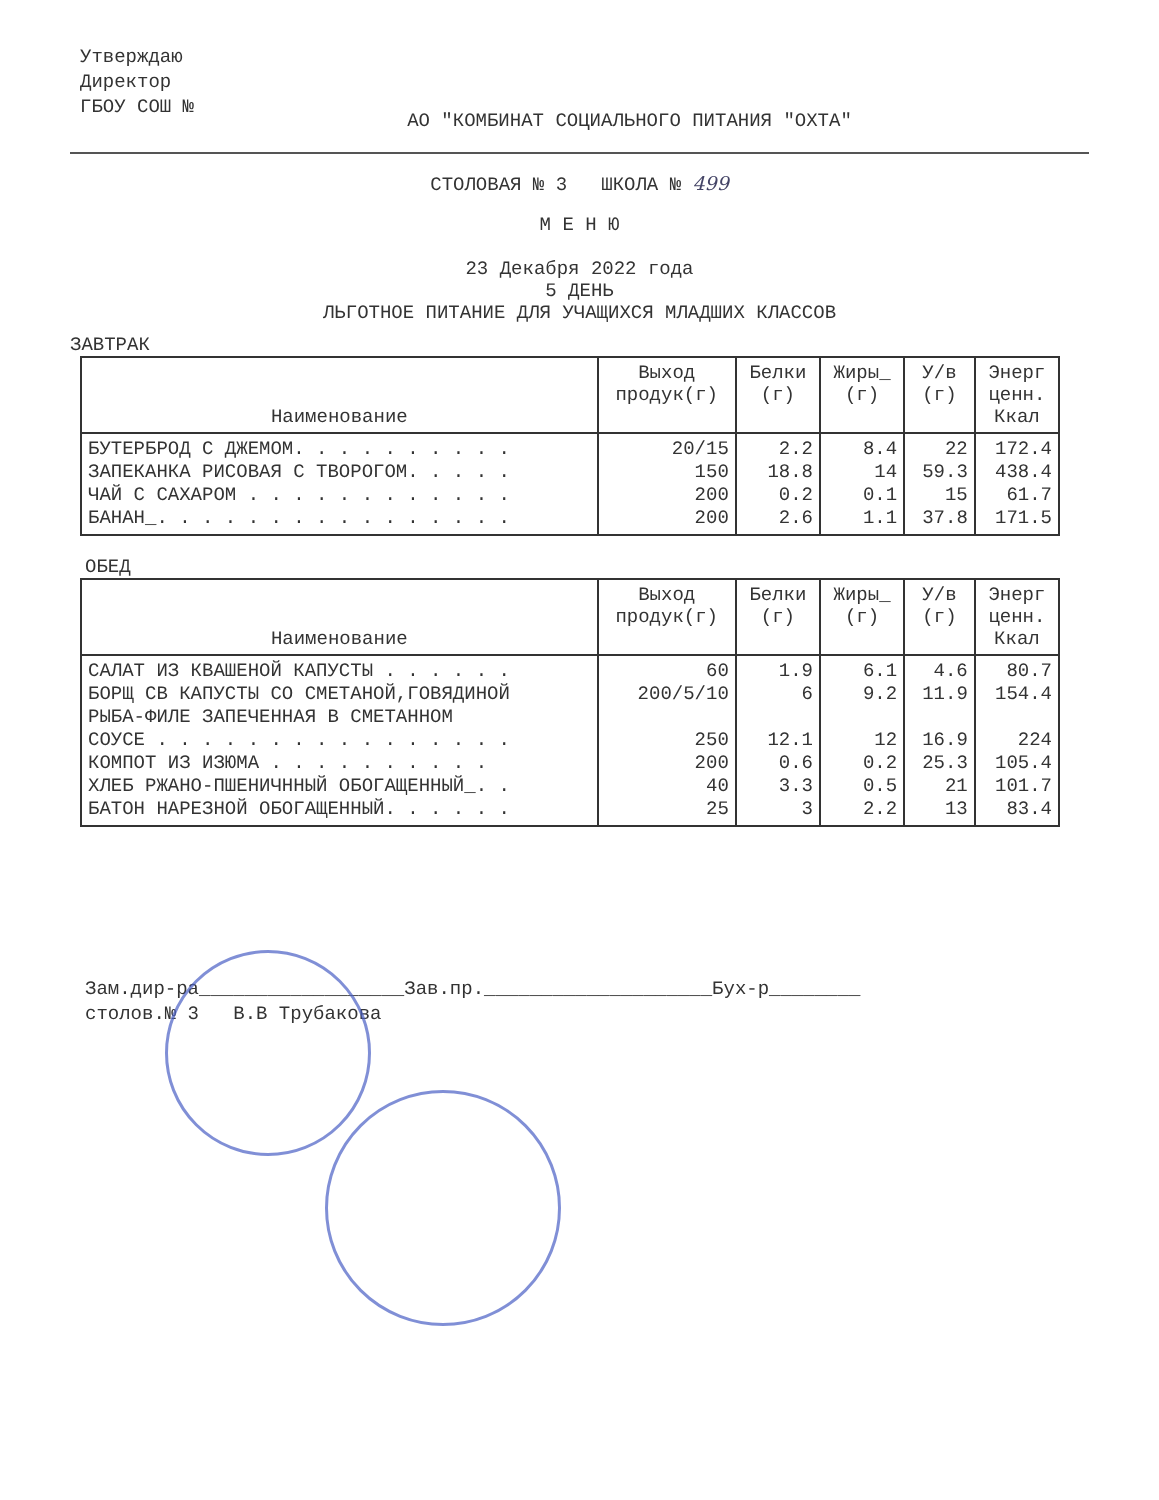Утверждаю
Директор
ГБОУ СОШ №
АО "КОМБИНАТ СОЦИАЛЬНОГО ПИТАНИЯ "ОХТА"
СТОЛОВАЯ № 3 ШКОЛА № 499
М Е Н Ю
23 Декабря 2022 года
5 ДЕНЬ
ЛЬГОТНОЕ ПИТАНИЕ ДЛЯ УЧАЩИХСЯ МЛАДШИХ КЛАССОВ
ЗАВТРАК
| Наименование | Выход продук(г) | Белки (г) | Жиры_ (г) | У/в (г) | Энерг ценн. Ккал |
| --- | --- | --- | --- | --- | --- |
| БУТЕРБРОД С ДЖЕМОМ. . . . . . . . . . ЗАПЕКАНКА РИСОВАЯ С ТВОРОГОМ. . . . . ЧАЙ С САХАРОМ . . . . . . . . . . . . БАНАН_. . . . . . . . . . . . . . . . | 20/15 150 200 200 | 2.2 18.8 0.2 2.6 | 8.4 14 0.1 1.1 | 22 59.3 15 37.8 | 172.4 438.4 61.7 171.5 |
ОБЕД
| Наименование | Выход продук(г) | Белки (г) | Жиры_ (г) | У/в (г) | Энерг ценн. Ккал |
| --- | --- | --- | --- | --- | --- |
| САЛАТ ИЗ КВАШЕНОЙ КАПУСТЫ . . . . . . БОРЩ СВ КАПУСТЫ СО СМЕТАНОЙ,ГОВЯДИНОЙ РЫБА-ФИЛЕ ЗАПЕЧЕННАЯ В СМЕТАННОМ СОУСЕ . . . . . . . . . . . . . . . . КОМПОТ ИЗ ИЗЮМА . . . . . . . . . . ХЛЕБ РЖАНО-ПШЕНИЧННЫЙ ОБОГАЩЕННЫЙ_. . БАТОН НАРЕЗНОЙ ОБОГАЩЕННЫЙ. . . . . . | 60 200/5/10 250 200 40 25 | 1.9 6 12.1 0.6 3.3 3 | 6.1 9.2 12 0.2 0.5 2.2 | 4.6 11.9 16.9 25.3 21 13 | 80.7 154.4 224 105.4 101.7 83.4 |
Зам.дир-ра__________________Зав.пр.____________________Бух-р________
столов.№ 3 В.В Трубакова